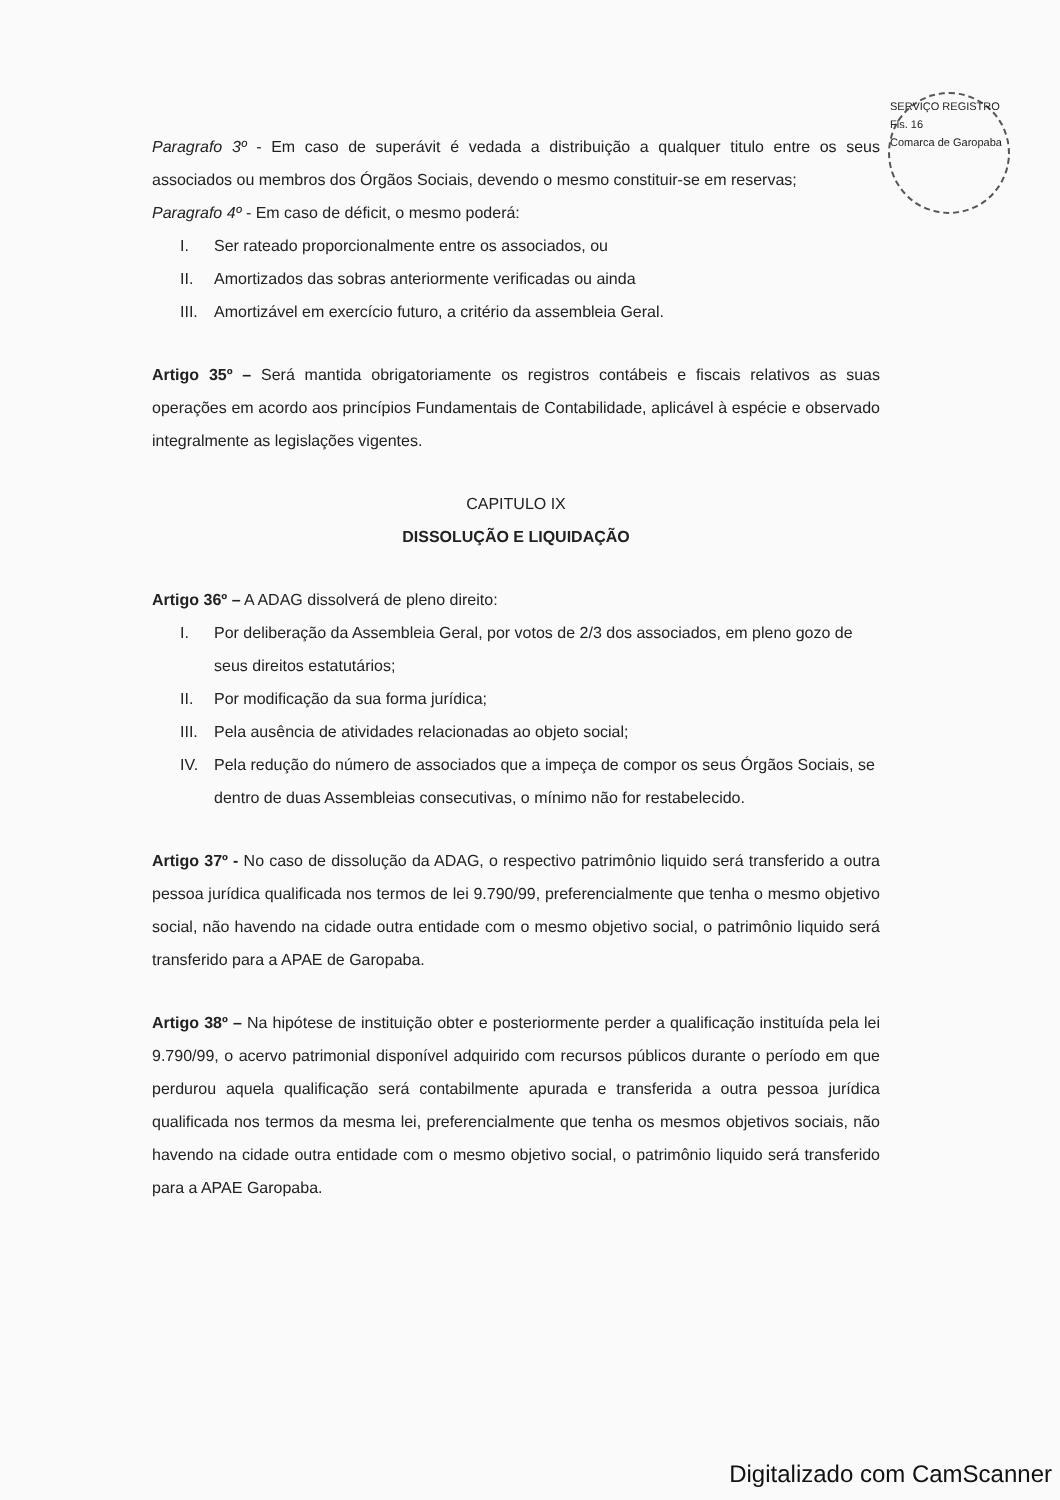SERVIÇO REGISTRO
Fls. 16
Comarca de Garopaba
Paragrafo 3º - Em caso de superávit é vedada a distribuição a qualquer titulo entre os seus associados ou membros dos Órgãos Sociais, devendo o mesmo constituir-se em reservas;
Paragrafo 4º - Em caso de déficit, o mesmo poderá:
I. Ser rateado proporcionalmente entre os associados, ou
II. Amortizados das sobras anteriormente verificadas ou ainda
III. Amortizável em exercício futuro, a critério da assembleia Geral.
Artigo 35º – Será mantida obrigatoriamente os registros contábeis e fiscais relativos as suas operações em acordo aos princípios Fundamentais de Contabilidade, aplicável à espécie e observado integralmente as legislações vigentes.
CAPITULO IX
DISSOLUÇÃO E LIQUIDAÇÃO
Artigo 36º – A ADAG dissolverá de pleno direito:
I. Por deliberação da Assembleia Geral, por votos de 2/3 dos associados, em pleno gozo de seus direitos estatutários;
II. Por modificação da sua forma jurídica;
III. Pela ausência de atividades relacionadas ao objeto social;
IV. Pela redução do número de associados que a impeça de compor os seus Órgãos Sociais, se dentro de duas Assembleias consecutivas, o mínimo não for restabelecido.
Artigo 37º - No caso de dissolução da ADAG, o respectivo patrimônio liquido será transferido a outra pessoa jurídica qualificada nos termos de lei 9.790/99, preferencialmente que tenha o mesmo objetivo social, não havendo na cidade outra entidade com o mesmo objetivo social, o patrimônio liquido será transferido para a APAE de Garopaba.
Artigo 38º – Na hipótese de instituição obter e posteriormente perder a qualificação instituída pela lei 9.790/99, o acervo patrimonial disponível adquirido com recursos públicos durante o período em que perdurou aquela qualificação será contabilmente apurada e transferida a outra pessoa jurídica qualificada nos termos da mesma lei, preferencialmente que tenha os mesmos objetivos sociais, não havendo na cidade outra entidade com o mesmo objetivo social, o patrimônio liquido será transferido para a APAE Garopaba.
Digitalizado com CamScanner